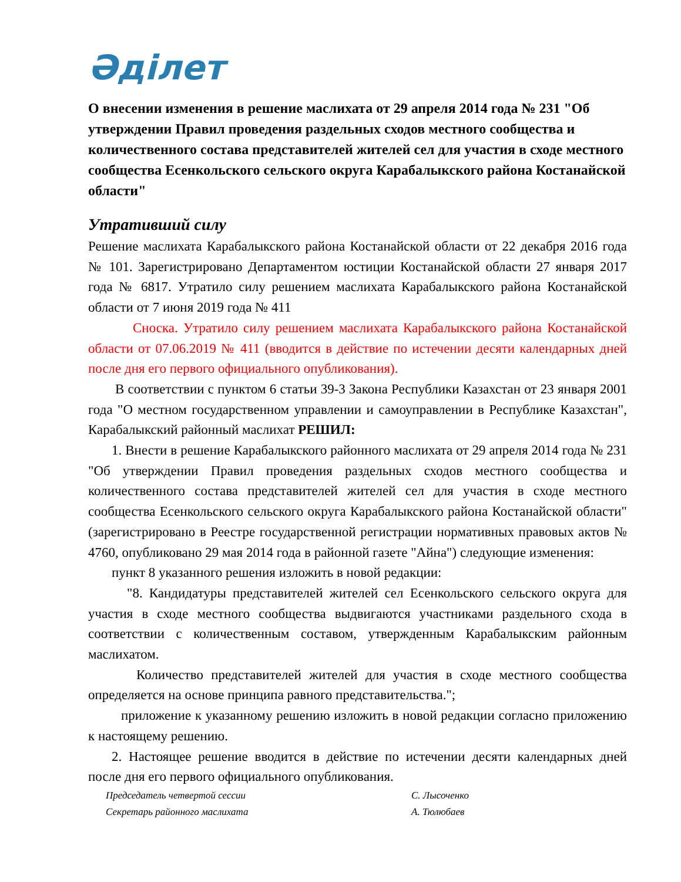Әділет
О внесении изменения в решение маслихата от 29 апреля 2014 года № 231 "Об утверждении Правил проведения раздельных сходов местного сообщества и количественного состава представителей жителей сел для участия в сходе местного сообщества Есенкольского сельского округа Карабалыкского района Костанайской области"
Утративший силу
Решение маслихата Карабалыкского района Костанайской области от 22 декабря 2016 года № 101. Зарегистрировано Департаментом юстиции Костанайской области 27 января 2017 года № 6817. Утратило силу решением маслихата Карабалыкского района Костанайской области от 7 июня 2019 года № 411
Сноска. Утратило силу решением маслихата Карабалыкского района Костанайской области от 07.06.2019 № 411 (вводится в действие по истечении десяти календарных дней после дня его первого официального опубликования).
В соответствии с пунктом 6 статьи 39-3 Закона Республики Казахстан от 23 января 2001 года "О местном государственном управлении и самоуправлении в Республике Казахстан", Карабалыкский районный маслихат РЕШИЛ:
1. Внести в решение Карабалыкского районного маслихата от 29 апреля 2014 года № 231 "Об утверждении Правил проведения раздельных сходов местного сообщества и количественного состава представителей жителей сел для участия в сходе местного сообщества Есенкольского сельского округа Карабалыкского района Костанайской области" (зарегистрировано в Реестре государственной регистрации нормативных правовых актов № 4760, опубликовано 29 мая 2014 года в районной газете "Айна") следующие изменения:
пункт 8 указанного решения изложить в новой редакции:
"8. Кандидатуры представителей жителей сел Есенкольского сельского округа для участия в сходе местного сообщества выдвигаются участниками раздельного схода в соответствии с количественным составом, утвержденным Карабалыкским районным маслихатом.
Количество представителей жителей для участия в сходе местного сообщества определяется на основе принципа равного представительства.";
приложение к указанному решению изложить в новой редакции согласно приложению к настоящему решению.
2. Настоящее решение вводится в действие по истечении десяти календарных дней после дня его первого официального опубликования.
Председатель четвертой сессии С. Лысоченко
Секретарь районного маслихата А. Тюлюбаев